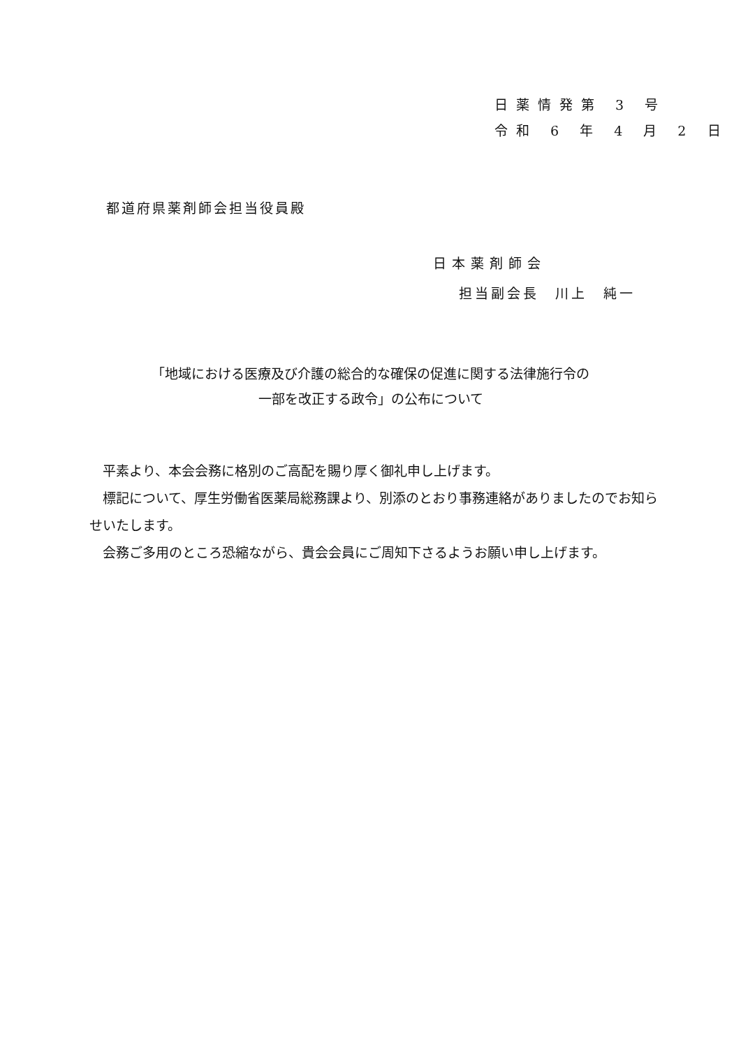日薬情発第 3 号
令和 6 年 4 月 2 日
都道府県薬剤師会担当役員殿
日本薬剤師会
担当副会長　川上　純一
「地域における医療及び介護の総合的な確保の促進に関する法律施行令の
一部を改正する政令」の公布について
　平素より、本会会務に格別のご高配を賜り厚く御礼申し上げます。
　標記について、厚生労働省医薬局総務課より、別添のとおり事務連絡がありましたのでお知らせいたします。
　会務ご多用のところ恐縮ながら、貴会会員にご周知下さるようお願い申し上げます。